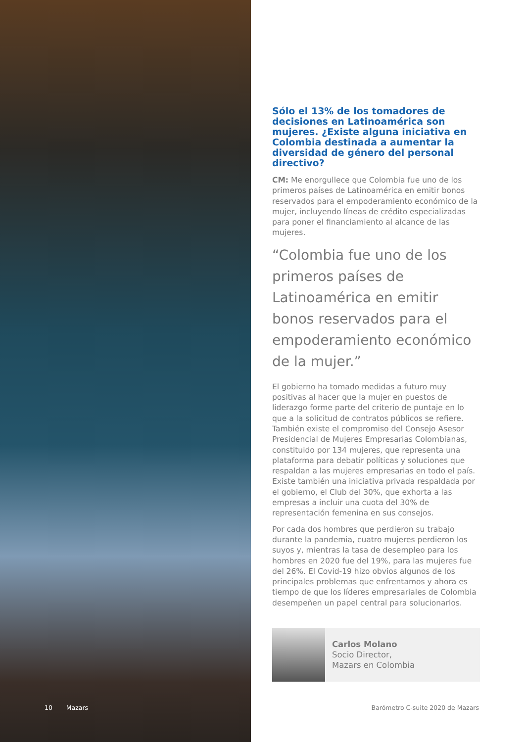10 Mazars
Sólo el 13% de los tomadores de decisiones en Latinoamérica son mujeres. ¿Existe alguna iniciativa en Colombia destinada a aumentar la diversidad de género del personal directivo?
CM: Me enorgullece que Colombia fue uno de los primeros países de Latinoamérica en emitir bonos reservados para el empoderamiento económico de la mujer, incluyendo líneas de crédito especializadas para poner el financiamiento al alcance de las mujeres.
“Colombia fue uno de los primeros países de Latinoamérica en emitir bonos reservados para el empoderamiento económico de la mujer.”
El gobierno ha tomado medidas a futuro muy positivas al hacer que la mujer en puestos de liderazgo forme parte del criterio de puntaje en lo que a la solicitud de contratos públicos se refiere. También existe el compromiso del Consejo Asesor Presidencial de Mujeres Empresarias Colombianas, constituido por 134 mujeres, que representa una plataforma para debatir políticas y soluciones que respaldan a las mujeres empresarias en todo el país. Existe también una iniciativa privada respaldada por el gobierno, el Club del 30%, que exhorta a las empresas a incluir una cuota del 30% de representación femenina en sus consejos.
Por cada dos hombres que perdieron su trabajo durante la pandemia, cuatro mujeres perdieron los suyos y, mientras la tasa de desempleo para los hombres en 2020 fue del 19%, para las mujeres fue del 26%. El Covid-19 hizo obvios algunos de los principales problemas que enfrentamos y ahora es tiempo de que los líderes empresariales de Colombia desempeñen un papel central para solucionarlos.
Carlos Molano
Socio Director,
Mazars en Colombia
Barómetro C-suite 2020 de Mazars